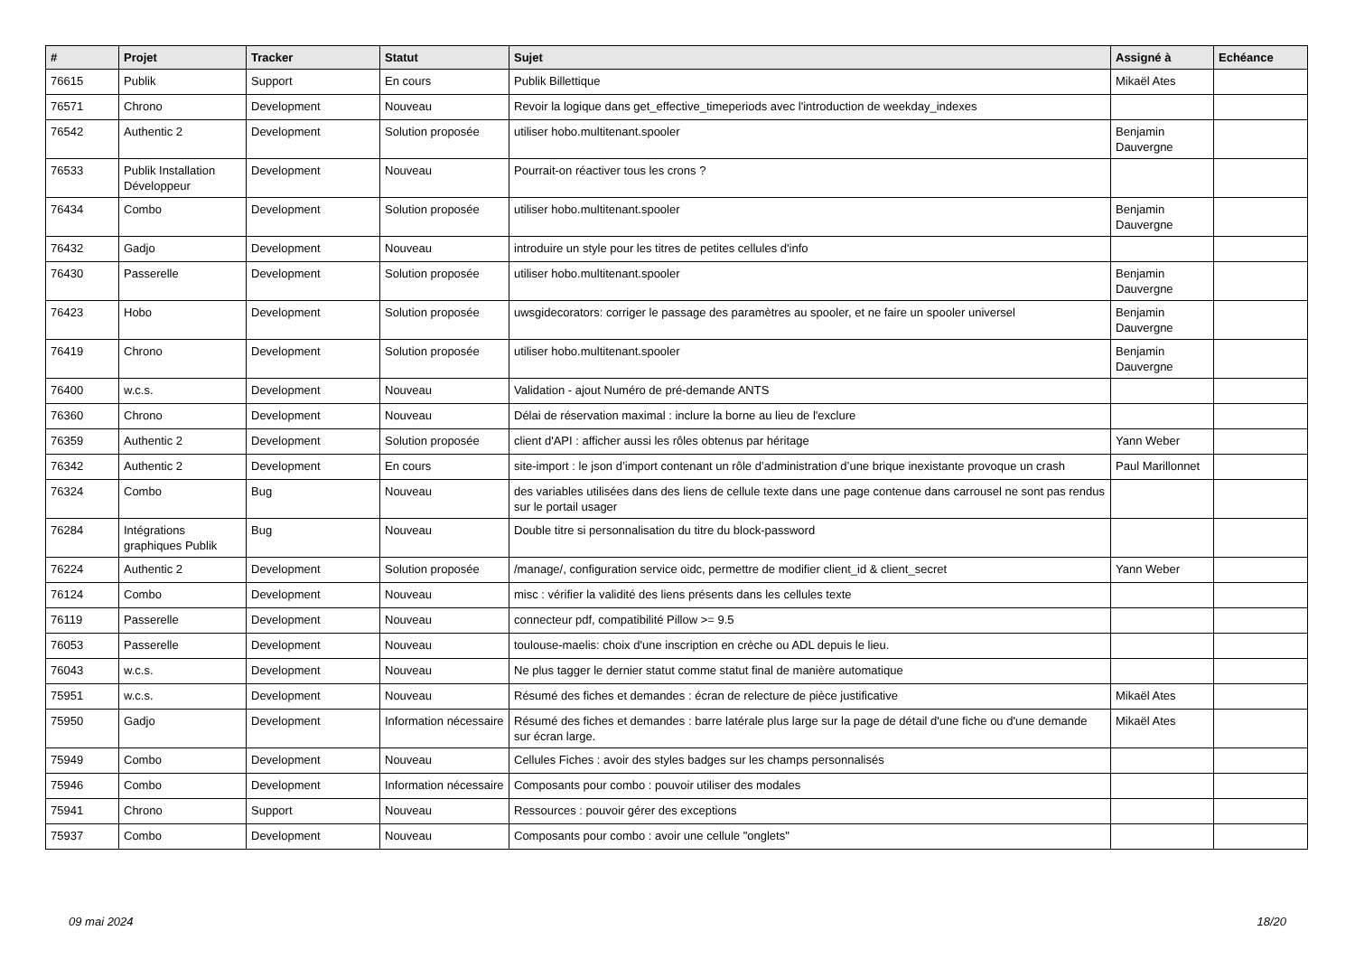| # | Projet | Tracker | Statut | Sujet | Assigné à | Echéance |
| --- | --- | --- | --- | --- | --- | --- |
| 76615 | Publik | Support | En cours | Publik Billettique | Mikaël Ates | |
| 76571 | Chrono | Development | Nouveau | Revoir la logique dans get_effective_timeperiods avec l'introduction de weekday_indexes | | |
| 76542 | Authentic 2 | Development | Solution proposée | utiliser hobo.multitenant.spooler | Benjamin Dauvergne | |
| 76533 | Publik Installation Développeur | Development | Nouveau | Pourrait-on réactiver tous les crons ? | | |
| 76434 | Combo | Development | Solution proposée | utiliser hobo.multitenant.spooler | Benjamin Dauvergne | |
| 76432 | Gadjo | Development | Nouveau | introduire un style pour les titres de petites cellules d'info | | |
| 76430 | Passerelle | Development | Solution proposée | utiliser hobo.multitenant.spooler | Benjamin Dauvergne | |
| 76423 | Hobo | Development | Solution proposée | uwsgidecorators: corriger le passage des paramètres au spooler, et ne faire un spooler universel | Benjamin Dauvergne | |
| 76419 | Chrono | Development | Solution proposée | utiliser hobo.multitenant.spooler | Benjamin Dauvergne | |
| 76400 | w.c.s. | Development | Nouveau | Validation - ajout Numéro de pré-demande ANTS | | |
| 76360 | Chrono | Development | Nouveau | Délai de réservation maximal : inclure la borne au lieu de l'exclure | | |
| 76359 | Authentic 2 | Development | Solution proposée | client d'API : afficher aussi les rôles obtenus par héritage | Yann Weber | |
| 76342 | Authentic 2 | Development | En cours | site-import : le json d’import contenant un rôle d’administration d’une brique inexistante provoque un crash | Paul Marillonnet | |
| 76324 | Combo | Bug | Nouveau | des variables utilisées dans des liens de cellule texte dans une page contenue dans carrousel ne sont pas rendus sur le portail usager | | |
| 76284 | Intégrations graphiques Publik | Bug | Nouveau | Double titre si personnalisation du titre du block-password | | |
| 76224 | Authentic 2 | Development | Solution proposée | /manage/, configuration service oidc, permettre de modifier client_id & client_secret | Yann Weber | |
| 76124 | Combo | Development | Nouveau | misc : vérifier la validité des liens présents dans les cellules texte | | |
| 76119 | Passerelle | Development | Nouveau | connecteur pdf, compatibilité Pillow >= 9.5 | | |
| 76053 | Passerelle | Development | Nouveau | toulouse-maelis: choix d'une inscription en crèche ou ADL depuis le lieu. | | |
| 76043 | w.c.s. | Development | Nouveau | Ne plus tagger le dernier statut comme statut final de manière automatique | | |
| 75951 | w.c.s. | Development | Nouveau | Résumé des fiches et demandes : écran de relecture de pièce justificative | Mikaël Ates | |
| 75950 | Gadjo | Development | Information nécessaire | Résumé des fiches et demandes : barre latérale plus large sur la page de détail d'une fiche ou d'une demande sur écran large. | Mikaël Ates | |
| 75949 | Combo | Development | Nouveau | Cellules Fiches : avoir des styles badges sur les champs personnalisés | | |
| 75946 | Combo | Development | Information nécessaire | Composants pour combo : pouvoir utiliser des modales | | |
| 75941 | Chrono | Support | Nouveau | Ressources : pouvoir gérer des exceptions | | |
| 75937 | Combo | Development | Nouveau | Composants pour combo : avoir une cellule "onglets" | | |
09 mai 2024 18/20